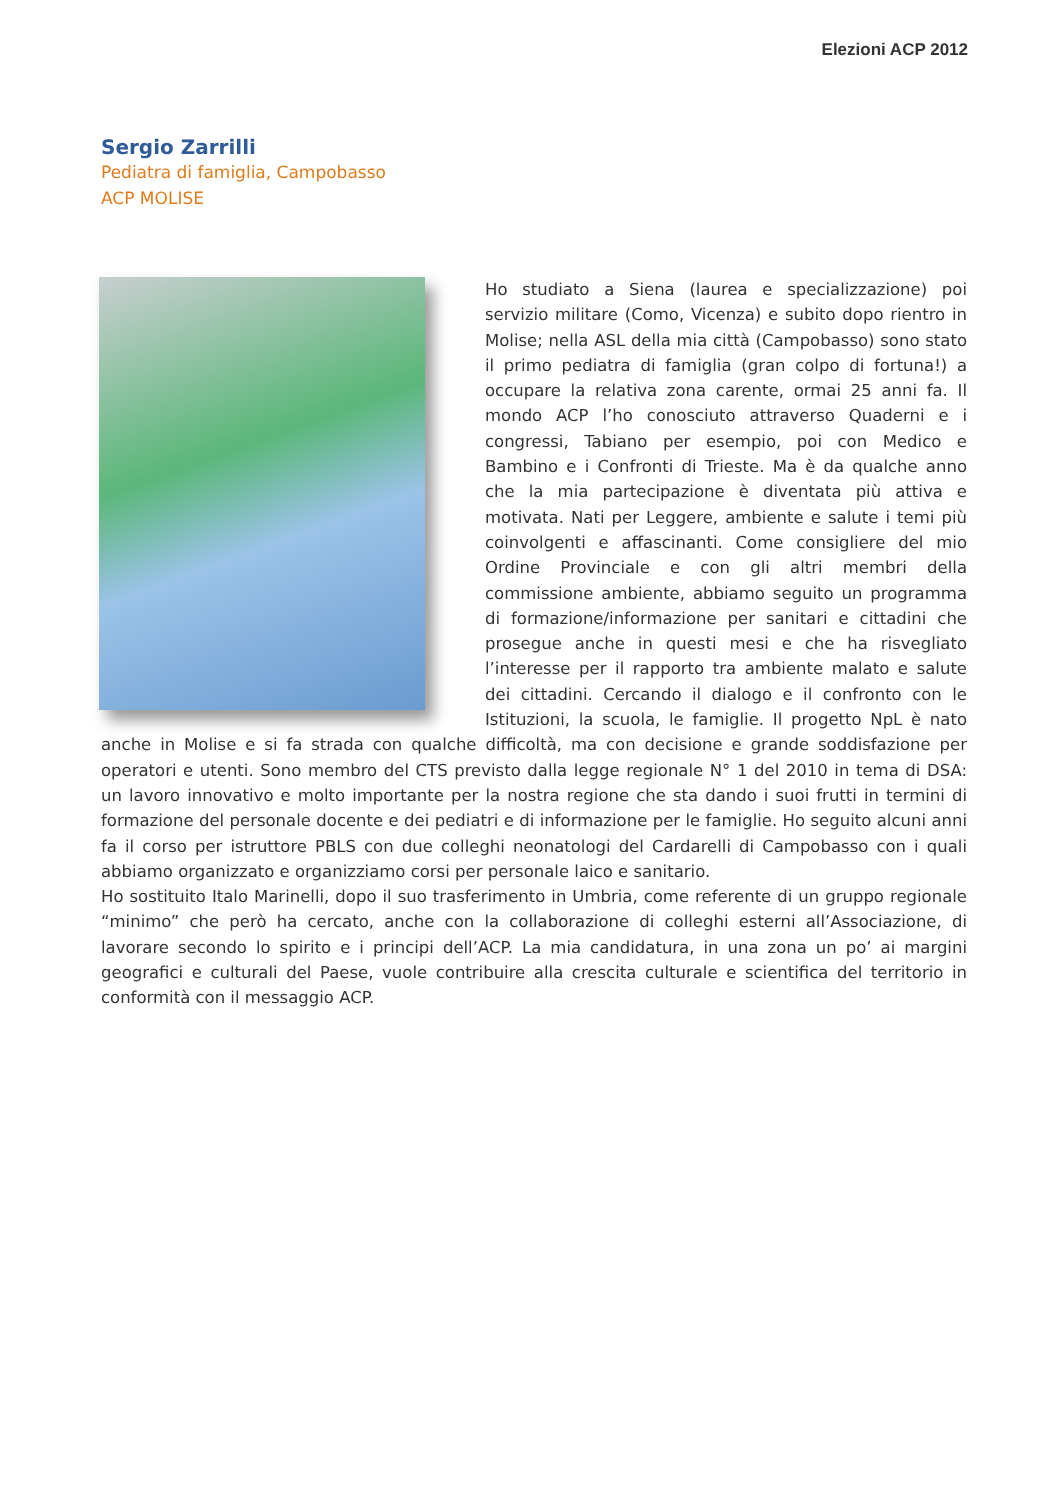Elezioni ACP 2012
Sergio Zarrilli
Pediatra di famiglia, Campobasso
ACP MOLISE
Ho studiato a Siena (laurea e specializzazione) poi servizio militare (Como, Vicenza) e subito dopo rientro in Molise; nella ASL della mia città (Campobasso) sono stato il primo pediatra di famiglia (gran colpo di fortuna!) a occupare la relativa zona carente, ormai 25 anni fa. Il mondo ACP l’ho conosciuto attraverso Quaderni e i congressi, Tabiano per esempio, poi con Medico e Bambino e i Confronti di Trieste. Ma è da qualche anno che la mia partecipazione è diventata più attiva e motivata. Nati per Leggere, ambiente e salute i temi più coinvolgenti e affascinanti. Come consigliere del mio Ordine Provinciale e con gli altri membri della commissione ambiente, abbiamo seguito un programma di formazione/informazione per sanitari e cittadini che prosegue anche in questi mesi e che ha risvegliato l’interesse per il rapporto tra ambiente malato e salute dei cittadini. Cercando il dialogo e il confronto con le Istituzioni, la scuola, le famiglie. Il progetto NpL è nato anche in Molise e si fa strada con qualche difficoltà, ma con decisione e grande soddisfazione per operatori e utenti. Sono membro del CTS previsto dalla legge regionale N° 1 del 2010 in tema di DSA: un lavoro innovativo e molto importante per la nostra regione che sta dando i suoi frutti in termini di formazione del personale docente e dei pediatri e di informazione per le famiglie. Ho seguito alcuni anni fa il corso per istruttore PBLS con due colleghi neonatologi del Cardarelli di Campobasso con i quali abbiamo organizzato e organizziamo corsi per personale laico e sanitario.
Ho sostituito Italo Marinelli, dopo il suo trasferimento in Umbria, come referente di un gruppo regionale “minimo” che però ha cercato, anche con la collaborazione di colleghi esterni all’Associazione, di lavorare secondo lo spirito e i principi dell’ACP. La mia candidatura, in una zona un po’ ai margini geografici e culturali del Paese, vuole contribuire alla crescita culturale e scientifica del territorio in conformità con il messaggio ACP.